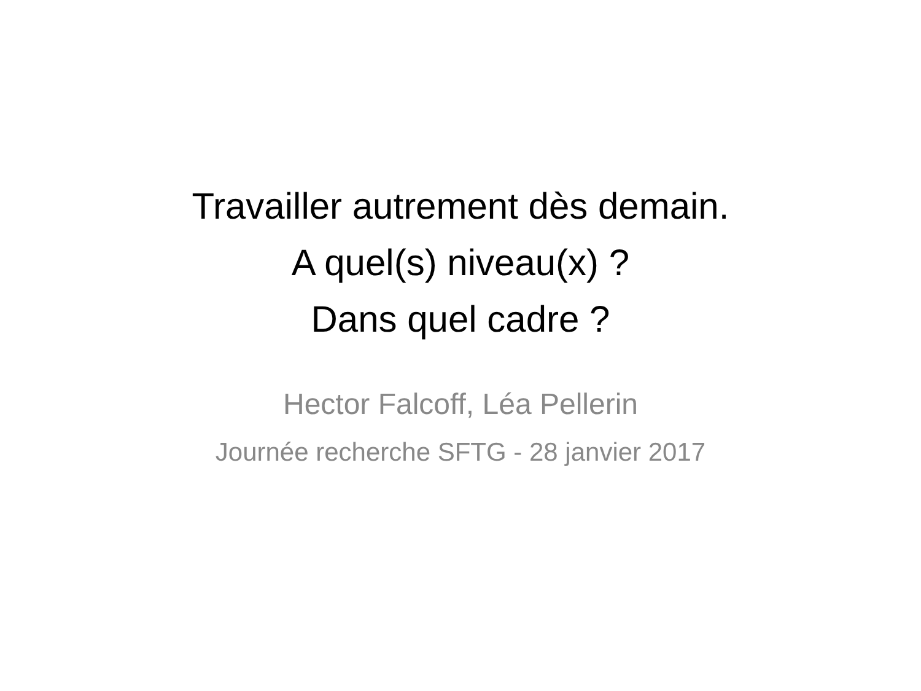Travailler autrement dès demain.
A quel(s) niveau(x) ?
Dans quel cadre ?
Hector Falcoff, Léa Pellerin
Journée recherche SFTG - 28 janvier 2017